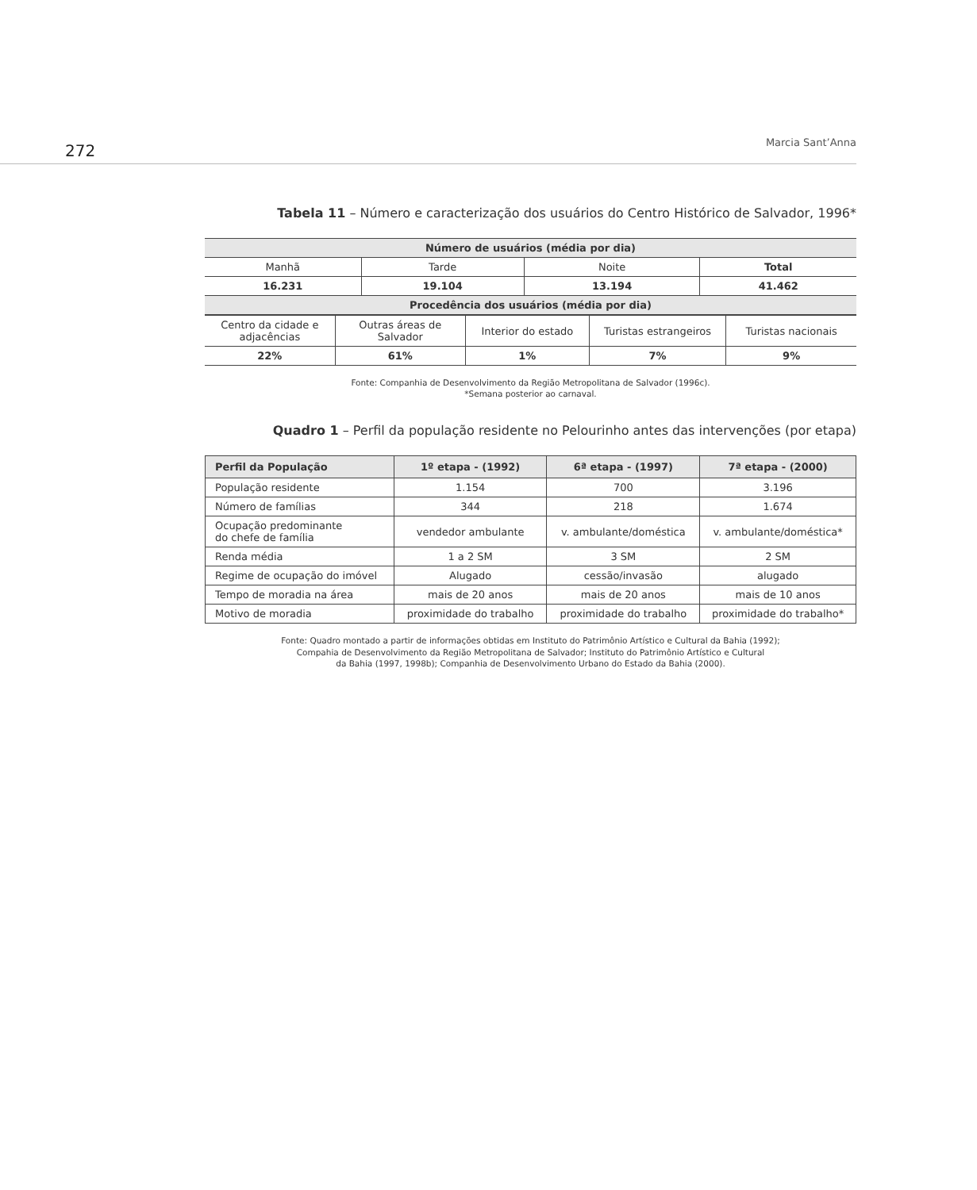272 Marcia Sant’Anna
Tabela 11 – Número e caracterização dos usuários do Centro Histórico de Salvador, 1996*
| Número de usuários (média por dia) | | | |
| --- | --- | --- | --- |
| Manhã | Tarde | Noite | Total |
| 16.231 | 19.104 | 13.194 | 41.462 |
| Procedência dos usuários (média por dia) | | | |
| Centro da cidade e adjacências | Outras áreas de Salvador | Interior do estado | Turistas estrangeiros | Turistas nacionais |
| 22% | 61% | 1% | 7% | 9% |
Fonte: Companhia de Desenvolvimento da Região Metropolitana de Salvador (1996c).
*Semana posterior ao carnaval.
Quadro 1 – Perfil da população residente no Pelourinho antes das intervenções (por etapa)
| Perfil da População | 1º etapa - (1992) | 6ª etapa - (1997) | 7ª etapa - (2000) |
| --- | --- | --- | --- |
| População residente | 1.154 | 700 | 3.196 |
| Número de famílias | 344 | 218 | 1.674 |
| Ocupação predominante do chefe de família | vendedor ambulante | v. ambulante/doméstica | v. ambulante/doméstica* |
| Renda média | 1 a 2 SM | 3 SM | 2 SM |
| Regime de ocupação do imóvel | Alugado | cessão/invasão | alugado |
| Tempo de moradia na área | mais de 20 anos | mais de 20 anos | mais de 10 anos |
| Motivo de moradia | proximidade do trabalho | proximidade do trabalho | proximidade do trabalho* |
Fonte: Quadro montado a partir de informações obtidas em Instituto do Patrimônio Artístico e Cultural da Bahia (1992);
Compahia de Desenvolvimento da Região Metropolitana de Salvador; Instituto do Patrimônio Artístico e Cultural
da Bahia (1997, 1998b); Companhia de Desenvolvimento Urbano do Estado da Bahia (2000).